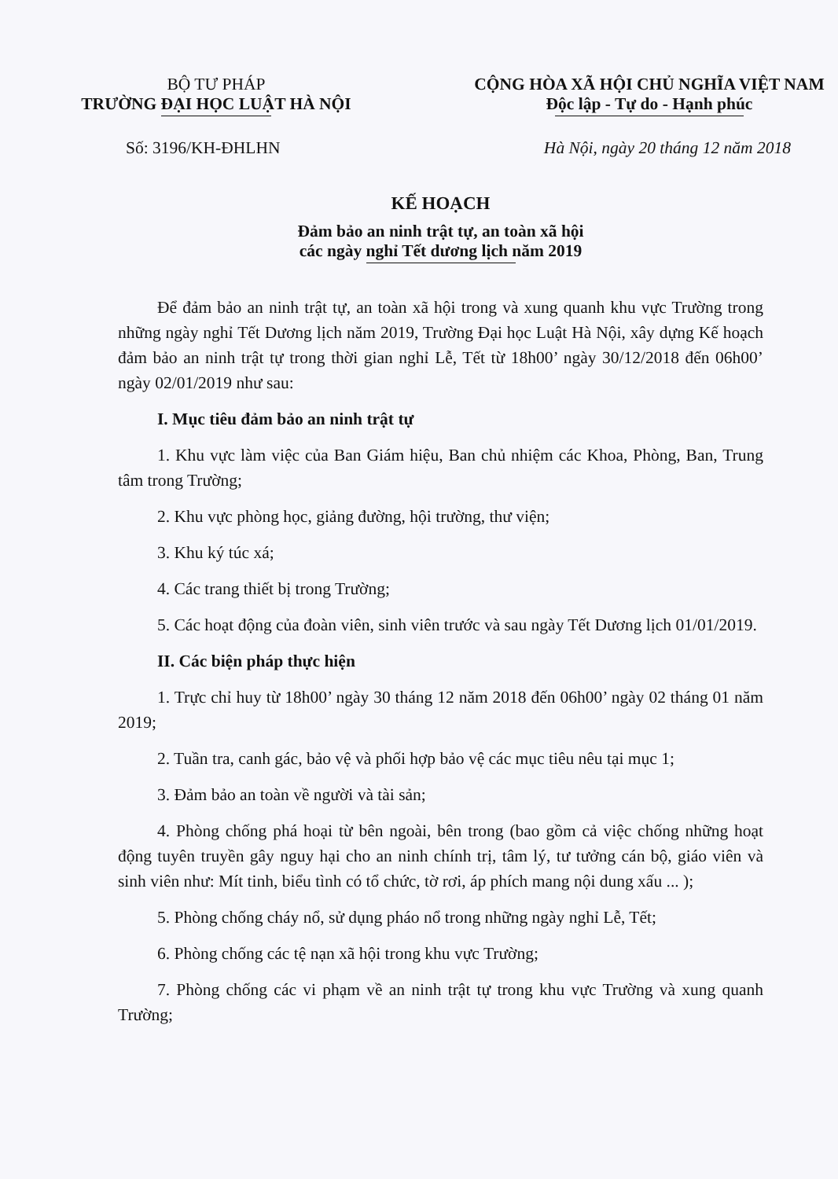BỘ TƯ PHÁP
TRƯỜNG ĐẠI HỌC LUẬT HÀ NỘI
CỘNG HÒA XÃ HỘI CHỦ NGHĨA VIỆT NAM
Độc lập - Tự do - Hạnh phúc
Số: 3196/KH-ĐHLHN Hà Nội, ngày 20 tháng 12 năm 2018
KẾ HOẠCH
Đảm bảo an ninh trật tự, an toàn xã hội
các ngày nghỉ Tết dương lịch năm 2019
Để đảm bảo an ninh trật tự, an toàn xã hội trong và xung quanh khu vực Trường trong những ngày nghỉ Tết Dương lịch năm 2019, Trường Đại học Luật Hà Nội, xây dựng Kế hoạch đảm bảo an ninh trật tự trong thời gian nghỉ Lễ, Tết từ 18h00’ ngày 30/12/2018 đến 06h00’ ngày 02/01/2019 như sau:
I. Mục tiêu đảm bảo an ninh trật tự
1. Khu vực làm việc của Ban Giám hiệu, Ban chủ nhiệm các Khoa, Phòng, Ban, Trung tâm trong Trường;
2. Khu vực phòng học, giảng đường, hội trường, thư viện;
3. Khu ký túc xá;
4. Các trang thiết bị trong Trường;
5. Các hoạt động của đoàn viên, sinh viên trước và sau ngày Tết Dương lịch 01/01/2019.
II. Các biện pháp thực hiện
1. Trực chỉ huy từ 18h00’ ngày 30 tháng 12 năm 2018 đến 06h00’ ngày 02 tháng 01 năm 2019;
2. Tuần tra, canh gác, bảo vệ và phối hợp bảo vệ các mục tiêu nêu tại mục 1;
3. Đảm bảo an toàn về người và tài sản;
4. Phòng chống phá hoại từ bên ngoài, bên trong (bao gồm cả việc chống những hoạt động tuyên truyền gây nguy hại cho an ninh chính trị, tâm lý, tư tưởng cán bộ, giáo viên và sinh viên như: Mít tinh, biểu tình có tổ chức, tờ rơi, áp phích mang nội dung xấu ... );
5. Phòng chống cháy nổ, sử dụng pháo nổ trong những ngày nghỉ Lễ, Tết;
6. Phòng chống các tệ nạn xã hội trong khu vực Trường;
7. Phòng chống các vi phạm về an ninh trật tự trong khu vực Trường và xung quanh Trường;